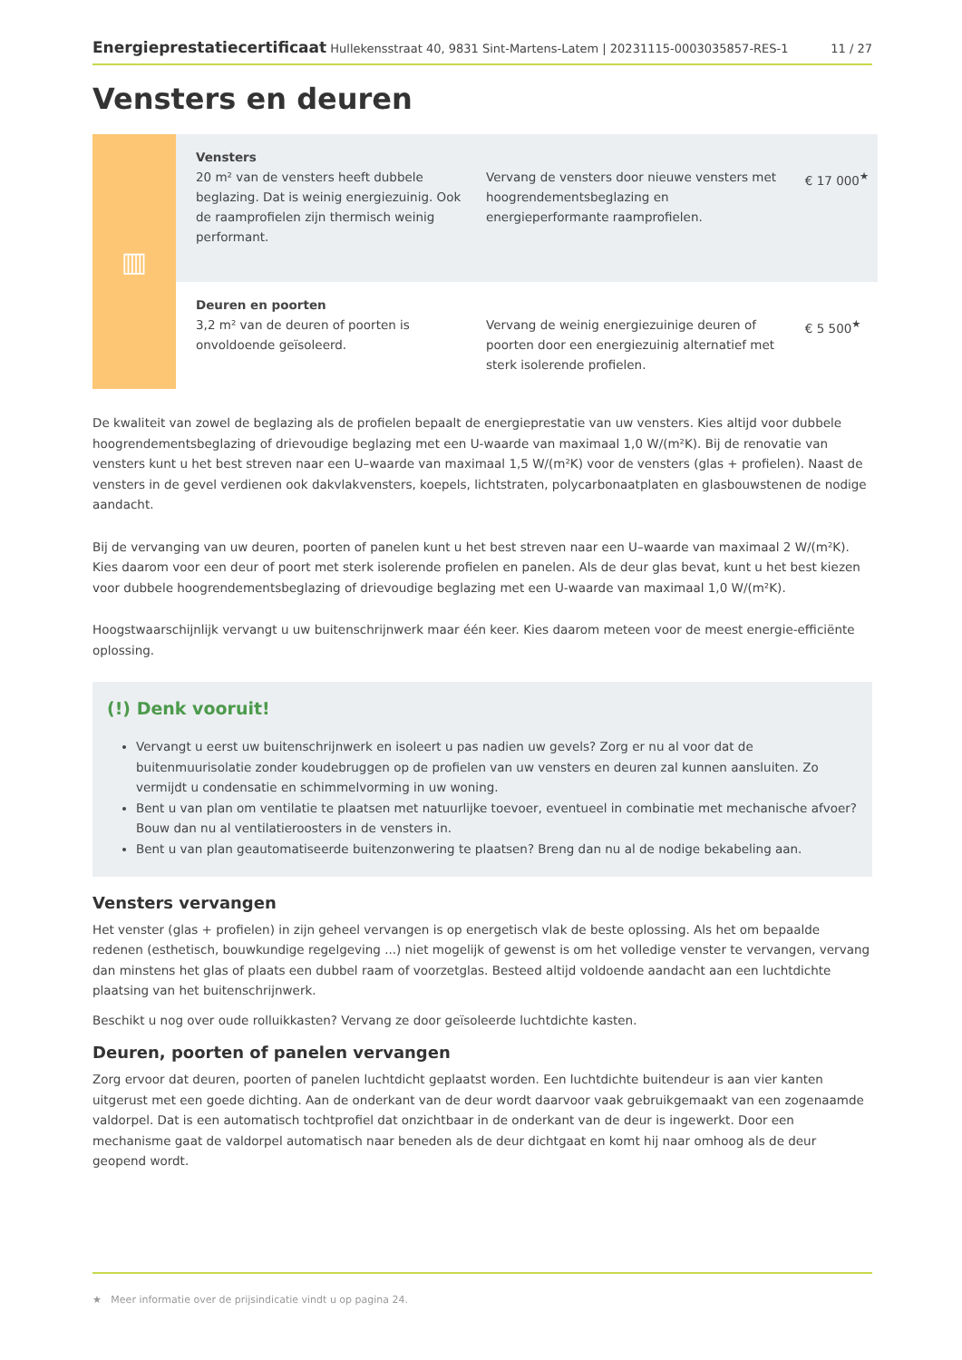Energieprestatiecertificaat Hullekensstraat 40, 9831 Sint-Martens-Latem | 20231115-0003035857-RES-1 11 / 27
Vensters en deuren
| ▥ | Vensters 20 m² van de vensters heeft dubbele beglazing. Dat is weinig energiezuinig. Ook de raamprofielen zijn thermisch weinig performant. | Vervang de vensters door nieuwe vensters met hoogrendementsbeglazing en energieperformante raamprofielen. | € 17 000<sup>★</sup> |
| | Deuren en poorten 3,2 m² van de deuren of poorten is onvoldoende geïsoleerd. | Vervang de weinig energiezuinige deuren of poorten door een energiezuinig alternatief met sterk isolerende profielen. | € 5 500<sup>★</sup> |
De kwaliteit van zowel de beglazing als de profielen bepaalt de energieprestatie van uw vensters. Kies altijd voor dubbele hoogrendementsbeglazing of drievoudige beglazing met een U-waarde van maximaal 1,0 W/(m²K). Bij de renovatie van vensters kunt u het best streven naar een U–waarde van maximaal 1,5 W/(m²K) voor de vensters (glas + profielen). Naast de vensters in de gevel verdienen ook dakvlakvensters, koepels, lichtstraten, polycarbonaatplaten en glasbouwstenen de nodige aandacht.
Bij de vervanging van uw deuren, poorten of panelen kunt u het best streven naar een U–waarde van maximaal 2 W/(m²K). Kies daarom voor een deur of poort met sterk isolerende profielen en panelen. Als de deur glas bevat, kunt u het best kiezen voor dubbele hoogrendementsbeglazing of drievoudige beglazing met een U-waarde van maximaal 1,0 W/(m²K).
Hoogstwaarschijnlijk vervangt u uw buitenschrijnwerk maar één keer. Kies daarom meteen voor de meest energie-efficiënte oplossing.
(!) Denk vooruit!
Vervangt u eerst uw buitenschrijnwerk en isoleert u pas nadien uw gevels? Zorg er nu al voor dat de buitenmuurisolatie zonder koudebruggen op de profielen van uw vensters en deuren zal kunnen aansluiten. Zo vermijdt u condensatie en schimmelvorming in uw woning.
Bent u van plan om ventilatie te plaatsen met natuurlijke toevoer, eventueel in combinatie met mechanische afvoer? Bouw dan nu al ventilatieroosters in de vensters in.
Bent u van plan geautomatiseerde buitenzonwering te plaatsen? Breng dan nu al de nodige bekabeling aan.
Vensters vervangen
Het venster (glas + profielen) in zijn geheel vervangen is op energetisch vlak de beste oplossing. Als het om bepaalde redenen (esthetisch, bouwkundige regelgeving ...) niet mogelijk of gewenst is om het volledige venster te vervangen, vervang dan minstens het glas of plaats een dubbel raam of voorzetglas. Besteed altijd voldoende aandacht aan een luchtdichte plaatsing van het buitenschrijnwerk.
Beschikt u nog over oude rolluikkasten? Vervang ze door geïsoleerde luchtdichte kasten.
Deuren, poorten of panelen vervangen
Zorg ervoor dat deuren, poorten of panelen luchtdicht geplaatst worden. Een luchtdichte buitendeur is aan vier kanten uitgerust met een goede dichting. Aan de onderkant van de deur wordt daarvoor vaak gebruikgemaakt van een zogenaamde valdorpel. Dat is een automatisch tochtprofiel dat onzichtbaar in de onderkant van de deur is ingewerkt. Door een mechanisme gaat de valdorpel automatisch naar beneden als de deur dichtgaat en komt hij naar omhoog als de deur geopend wordt.
★ Meer informatie over de prijsindicatie vindt u op pagina 24.